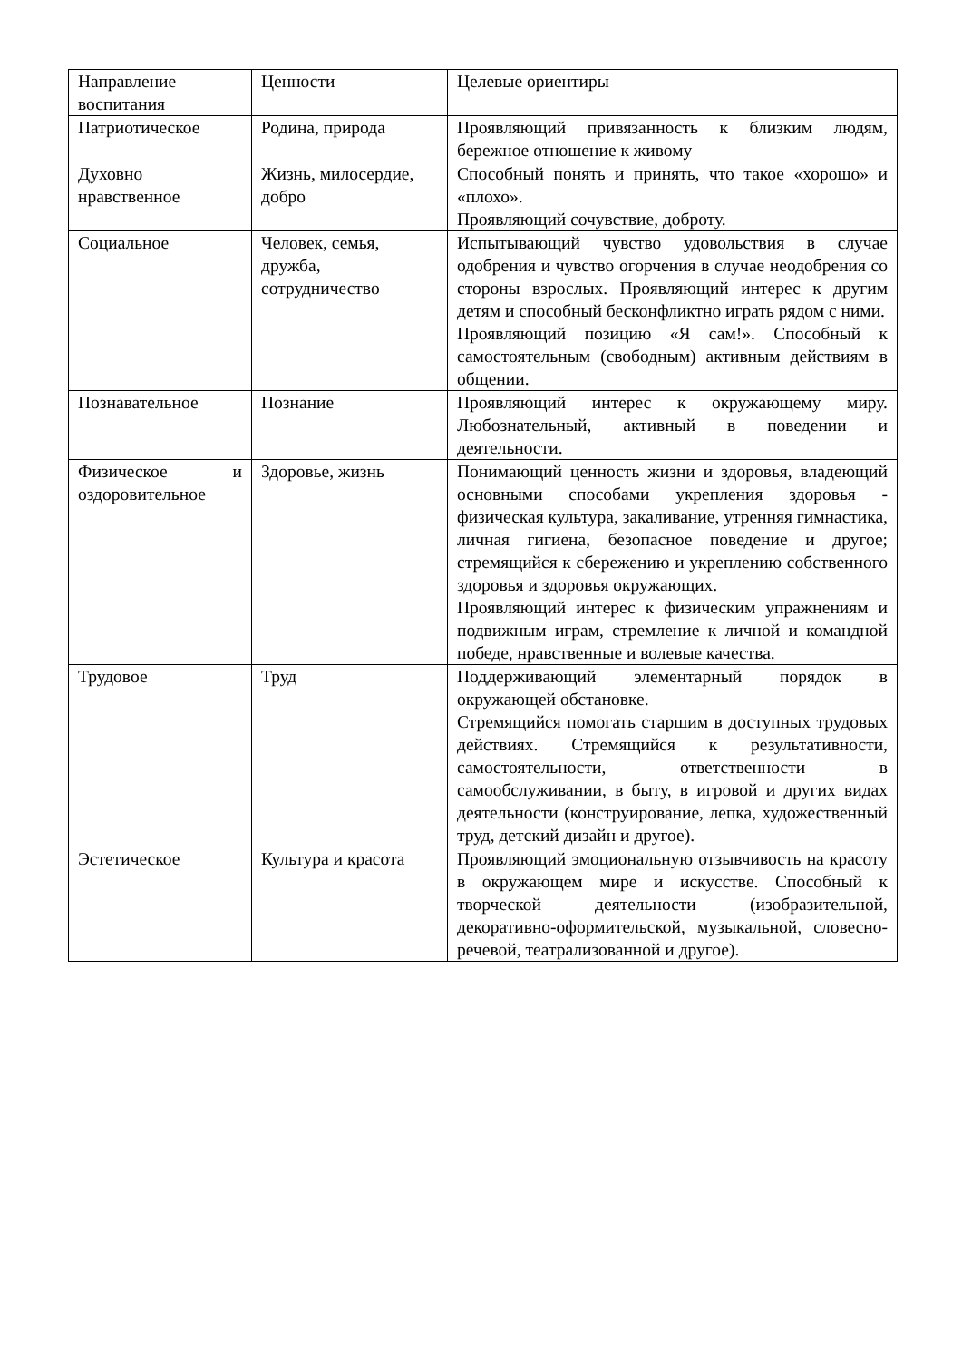| Направление воспитания | Ценности | Целевые ориентиры |
| Патриотическое | Родина, природа | Проявляющий привязанность к близким людям, бережное отношение к живому |
| Духовно нравственное | Жизнь, милосердие, добро | Способный понять и принять, что такое «хорошо» и «плохо». Проявляющий сочувствие, доброту. |
| Социальное | Человек, семья, дружба, сотрудничество | Испытывающий чувство удовольствия в случае одобрения и чувство огорчения в случае неодобрения со стороны взрослых. Проявляющий интерес к другим детям и способный бесконфликтно играть рядом с ними. Проявляющий позицию «Я сам!». Способный к самостоятельным (свободным) активным действиям в общении. |
| Познавательное | Познание | Проявляющий интерес к окружающему миру. Любознательный, активный в поведении и деятельности. |
| Физическое и оздоровительное | Здоровье, жизнь | Понимающий ценность жизни и здоровья, владеющий основными способами укрепления здоровья - физическая культура, закаливание, утренняя гимнастика, личная гигиена, безопасное поведение и другое; стремящийся к сбережению и укреплению собственного здоровья и здоровья окружающих. Проявляющий интерес к физическим упражнениям и подвижным играм, стремление к личной и командной победе, нравственные и волевые качества. |
| Трудовое | Труд | Поддерживающий элементарный порядок в окружающей обстановке. Стремящийся помогать старшим в доступных трудовых действиях. Стремящийся к результативности, самостоятельности, ответственности в самообслуживании, в быту, в игровой и других видах деятельности (конструирование, лепка, художественный труд, детский дизайн и другое). |
| Эстетическое | Культура и красота | Проявляющий эмоциональную отзывчивость на красоту в окружающем мире и искусстве. Способный к творческой деятельности (изобразительной, декоративно-оформительской, музыкальной, словесно-речевой, театрализованной и другое). |